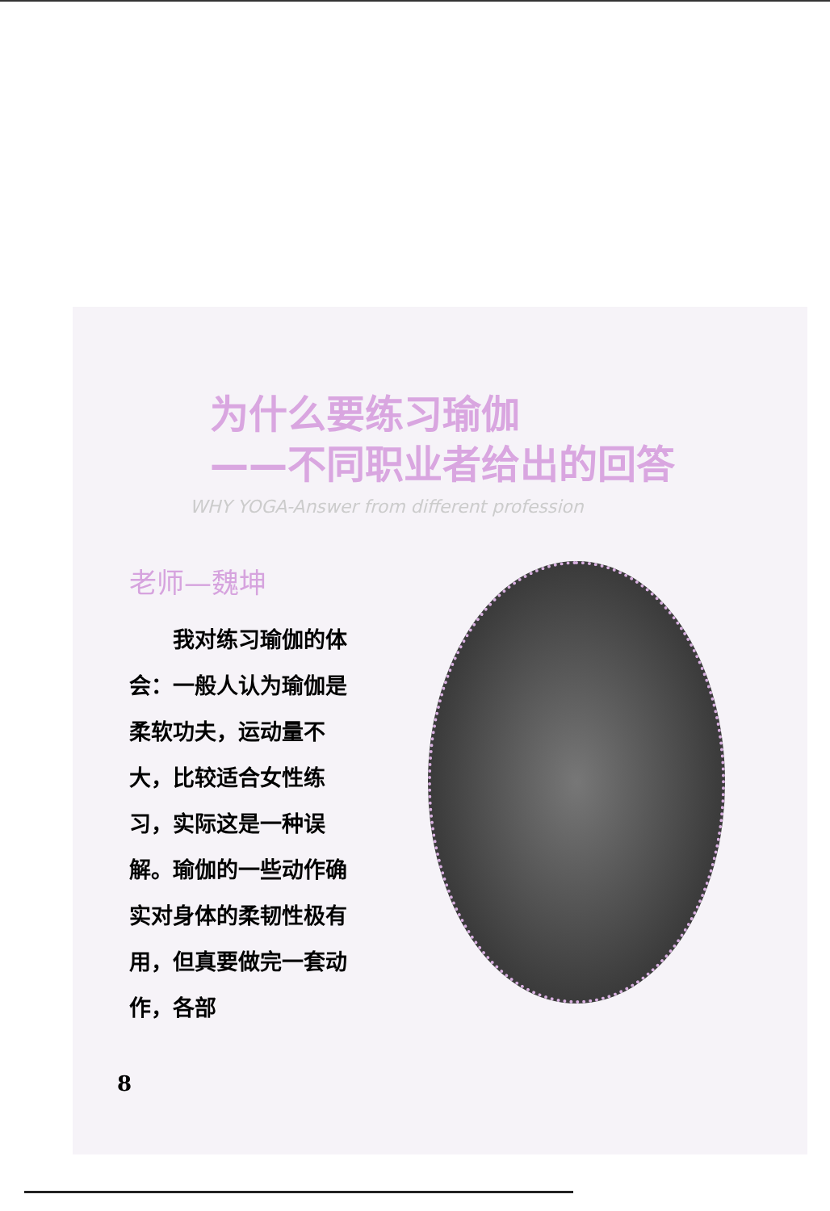为什么要练习瑜伽
——不同职业者给出的回答
WHY YOGA-Answer from different profession
老师—魏坤
我对练习瑜伽的体会：一般人认为瑜伽是柔软功夫，运动量不大，比较适合女性练习，实际这是一种误解。瑜伽的一些动作确实对身体的柔韧性极有用，但真要做完一套动作，各部
8